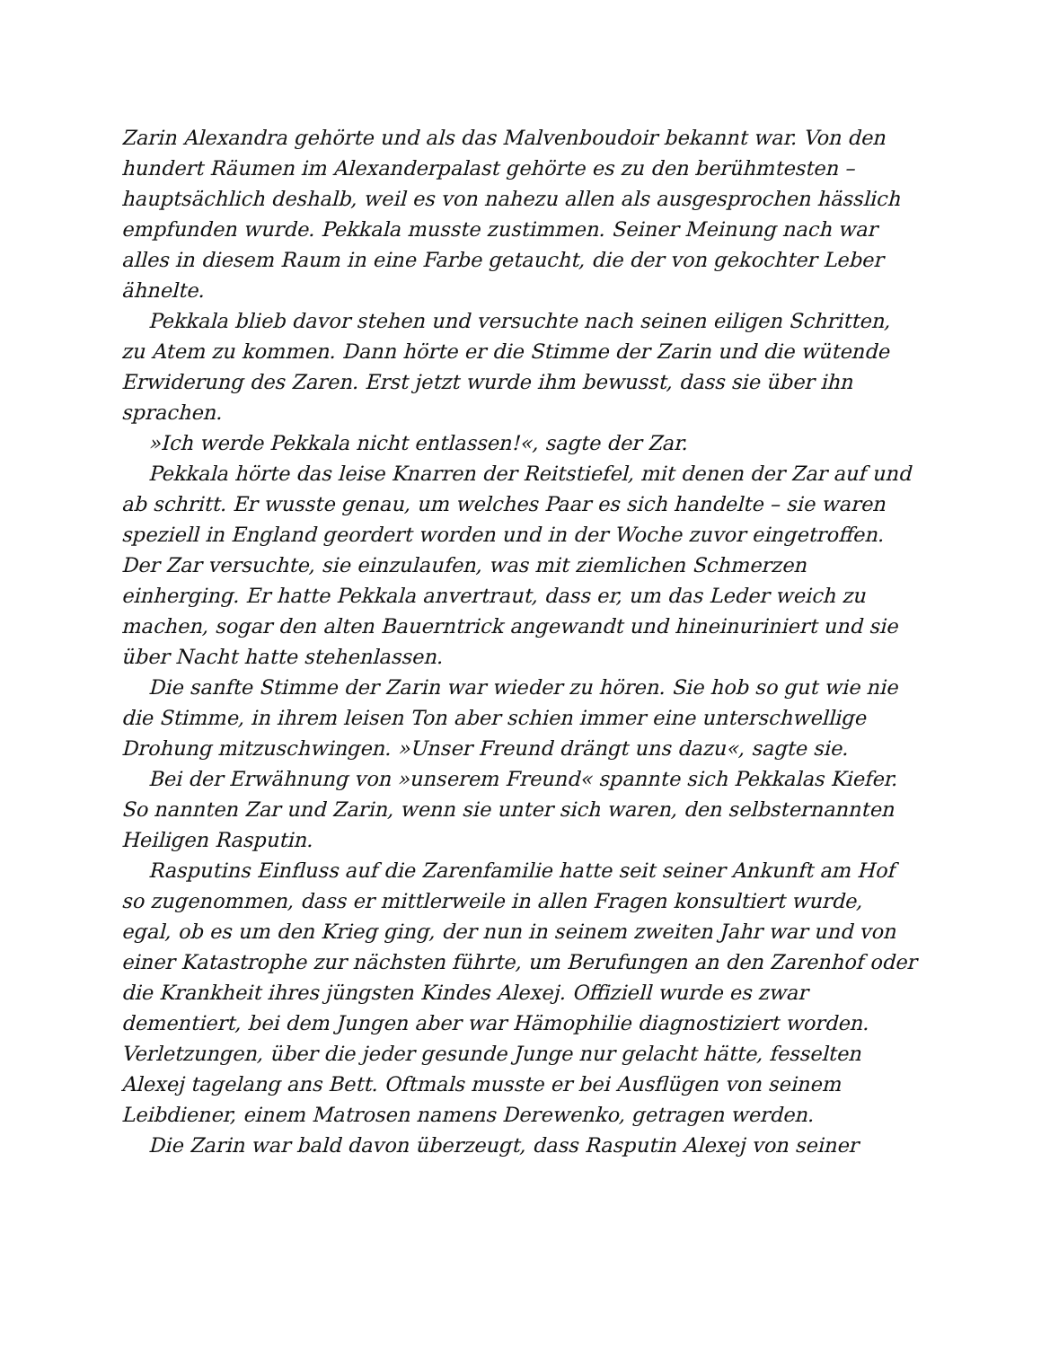Zarin Alexandra gehörte und als das Malvenboudoir bekannt war. Von den hundert Räumen im Alexanderpalast gehörte es zu den berühmtesten – hauptsächlich deshalb, weil es von nahezu allen als ausgesprochen hässlich empfunden wurde. Pekkala musste zustimmen. Seiner Meinung nach war alles in diesem Raum in eine Farbe getaucht, die der von gekochter Leber ähnelte.
Pekkala blieb davor stehen und versuchte nach seinen eiligen Schritten, zu Atem zu kommen. Dann hörte er die Stimme der Zarin und die wütende Erwiderung des Zaren. Erst jetzt wurde ihm bewusst, dass sie über ihn sprachen.
»Ich werde Pekkala nicht entlassen!«, sagte der Zar.
Pekkala hörte das leise Knarren der Reitstiefel, mit denen der Zar auf und ab schritt. Er wusste genau, um welches Paar es sich handelte – sie waren speziell in England geordert worden und in der Woche zuvor eingetroffen. Der Zar versuchte, sie einzulaufen, was mit ziemlichen Schmerzen einherging. Er hatte Pekkala anvertraut, dass er, um das Leder weich zu machen, sogar den alten Bauerntrick angewandt und hineinuriniert und sie über Nacht hatte stehenlassen.
Die sanfte Stimme der Zarin war wieder zu hören. Sie hob so gut wie nie die Stimme, in ihrem leisen Ton aber schien immer eine unterschwellige Drohung mitzuschwingen. »Unser Freund drängt uns dazu«, sagte sie.
Bei der Erwähnung von »unserem Freund« spannte sich Pekkalas Kiefer. So nannten Zar und Zarin, wenn sie unter sich waren, den selbsternannten Heiligen Rasputin.
Rasputins Einfluss auf die Zarenfamilie hatte seit seiner Ankunft am Hof so zugenommen, dass er mittlerweile in allen Fragen konsultiert wurde, egal, ob es um den Krieg ging, der nun in seinem zweiten Jahr war und von einer Katastrophe zur nächsten führte, um Berufungen an den Zarenhof oder die Krankheit ihres jüngsten Kindes Alexej. Offiziell wurde es zwar dementiert, bei dem Jungen aber war Hämophilie diagnostiziert worden. Verletzungen, über die jeder gesunde Junge nur gelacht hätte, fesselten Alexej tagelang ans Bett. Oftmals musste er bei Ausflügen von seinem Leibdiener, einem Matrosen namens Derewenko, getragen werden.
Die Zarin war bald davon überzeugt, dass Rasputin Alexej von seiner